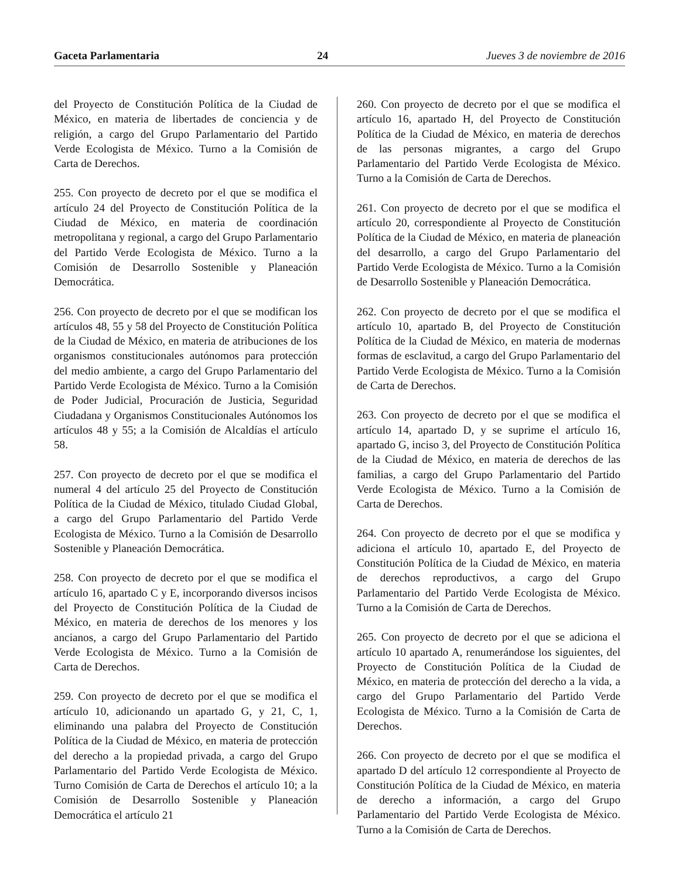Gaceta Parlamentaria 24 Jueves 3 de noviembre de 2016
del Proyecto de Constitución Política de la Ciudad de México, en materia de libertades de conciencia y de religión, a cargo del Grupo Parlamentario del Partido Verde Ecologista de México. Turno a la Comisión de Carta de Derechos.
255. Con proyecto de decreto por el que se modifica el artículo 24 del Proyecto de Constitución Política de la Ciudad de México, en materia de coordinación metropolitana y regional, a cargo del Grupo Parlamentario del Partido Verde Ecologista de México. Turno a la Comisión de Desarrollo Sostenible y Planeación Democrática.
256. Con proyecto de decreto por el que se modifican los artículos 48, 55 y 58 del Proyecto de Constitución Política de la Ciudad de México, en materia de atribuciones de los organismos constitucionales autónomos para protección del medio ambiente, a cargo del Grupo Parlamentario del Partido Verde Ecologista de México. Turno a la Comisión de Poder Judicial, Procuración de Justicia, Seguridad Ciudadana y Organismos Constitucionales Autónomos los artículos 48 y 55; a la Comisión de Alcaldías el artículo 58.
257. Con proyecto de decreto por el que se modifica el numeral 4 del artículo 25 del Proyecto de Constitución Política de la Ciudad de México, titulado Ciudad Global, a cargo del Grupo Parlamentario del Partido Verde Ecologista de México. Turno a la Comisión de Desarrollo Sostenible y Planeación Democrática.
258. Con proyecto de decreto por el que se modifica el artículo 16, apartado C y E, incorporando diversos incisos del Proyecto de Constitución Política de la Ciudad de México, en materia de derechos de los menores y los ancianos, a cargo del Grupo Parlamentario del Partido Verde Ecologista de México. Turno a la Comisión de Carta de Derechos.
259. Con proyecto de decreto por el que se modifica el artículo 10, adicionando un apartado G, y 21, C, 1, eliminando una palabra del Proyecto de Constitución Política de la Ciudad de México, en materia de protección del derecho a la propiedad privada, a cargo del Grupo Parlamentario del Partido Verde Ecologista de México. Turno Comisión de Carta de Derechos el artículo 10; a la Comisión de Desarrollo Sostenible y Planeación Democrática el artículo 21
260. Con proyecto de decreto por el que se modifica el artículo 16, apartado H, del Proyecto de Constitución Política de la Ciudad de México, en materia de derechos de las personas migrantes, a cargo del Grupo Parlamentario del Partido Verde Ecologista de México. Turno a la Comisión de Carta de Derechos.
261. Con proyecto de decreto por el que se modifica el artículo 20, correspondiente al Proyecto de Constitución Política de la Ciudad de México, en materia de planeación del desarrollo, a cargo del Grupo Parlamentario del Partido Verde Ecologista de México. Turno a la Comisión de Desarrollo Sostenible y Planeación Democrática.
262. Con proyecto de decreto por el que se modifica el artículo 10, apartado B, del Proyecto de Constitución Política de la Ciudad de México, en materia de modernas formas de esclavitud, a cargo del Grupo Parlamentario del Partido Verde Ecologista de México. Turno a la Comisión de Carta de Derechos.
263. Con proyecto de decreto por el que se modifica el artículo 14, apartado D, y se suprime el artículo 16, apartado G, inciso 3, del Proyecto de Constitución Política de la Ciudad de México, en materia de derechos de las familias, a cargo del Grupo Parlamentario del Partido Verde Ecologista de México. Turno a la Comisión de Carta de Derechos.
264. Con proyecto de decreto por el que se modifica y adiciona el artículo 10, apartado E, del Proyecto de Constitución Política de la Ciudad de México, en materia de derechos reproductivos, a cargo del Grupo Parlamentario del Partido Verde Ecologista de México. Turno a la Comisión de Carta de Derechos.
265. Con proyecto de decreto por el que se adiciona el artículo 10 apartado A, renumerándose los siguientes, del Proyecto de Constitución Política de la Ciudad de México, en materia de protección del derecho a la vida, a cargo del Grupo Parlamentario del Partido Verde Ecologista de México. Turno a la Comisión de Carta de Derechos.
266. Con proyecto de decreto por el que se modifica el apartado D del artículo 12 correspondiente al Proyecto de Constitución Política de la Ciudad de México, en materia de derecho a información, a cargo del Grupo Parlamentario del Partido Verde Ecologista de México. Turno a la Comisión de Carta de Derechos.